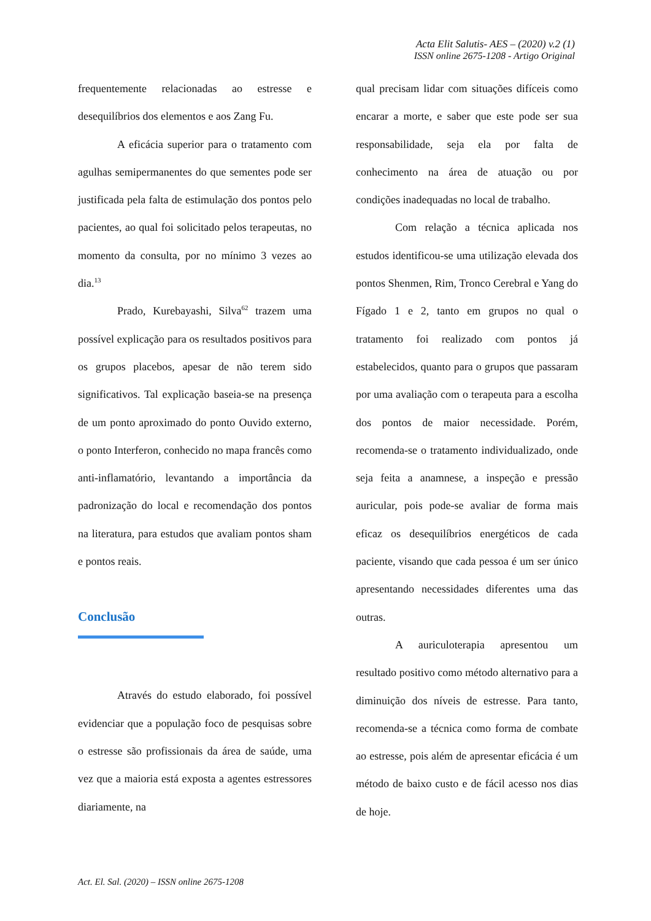Acta Elit Salutis- AES – (2020) v.2 (1)
ISSN online 2675-1208 - Artigo Original
frequentemente relacionadas ao estresse e desequilíbrios dos elementos e aos Zang Fu.
A eficácia superior para o tratamento com agulhas semipermanentes do que sementes pode ser justificada pela falta de estimulação dos pontos pelo pacientes, ao qual foi solicitado pelos terapeutas, no momento da consulta, por no mínimo 3 vezes ao dia.<sup>13</sup>
Prado, Kurebayashi, Silva<sup>62</sup> trazem uma possível explicação para os resultados positivos para os grupos placebos, apesar de não terem sido significativos. Tal explicação baseia-se na presença de um ponto aproximado do ponto Ouvido externo, o ponto Interferon, conhecido no mapa francês como anti-inflamatório, levantando a importância da padronização do local e recomendação dos pontos na literatura, para estudos que avaliam pontos sham e pontos reais.
Conclusão
Através do estudo elaborado, foi possível evidenciar que a população foco de pesquisas sobre o estresse são profissionais da área de saúde, uma vez que a maioria está exposta a agentes estressores diariamente, na
qual precisam lidar com situações difíceis como encarar a morte, e saber que este pode ser sua responsabilidade, seja ela por falta de conhecimento na área de atuação ou por condições inadequadas no local de trabalho.
Com relação a técnica aplicada nos estudos identificou-se uma utilização elevada dos pontos Shenmen, Rim, Tronco Cerebral e Yang do Fígado 1 e 2, tanto em grupos no qual o tratamento foi realizado com pontos já estabelecidos, quanto para o grupos que passaram por uma avaliação com o terapeuta para a escolha dos pontos de maior necessidade. Porém, recomenda-se o tratamento individualizado, onde seja feita a anamnese, a inspeção e pressão auricular, pois pode-se avaliar de forma mais eficaz os desequilíbrios energéticos de cada paciente, visando que cada pessoa é um ser único apresentando necessidades diferentes uma das outras.
A auriculoterapia apresentou um resultado positivo como método alternativo para a diminuição dos níveis de estresse. Para tanto, recomenda-se a técnica como forma de combate ao estresse, pois além de apresentar eficácia é um método de baixo custo e de fácil acesso nos dias de hoje.
Act. El. Sal. (2020) – ISSN online 2675-1208